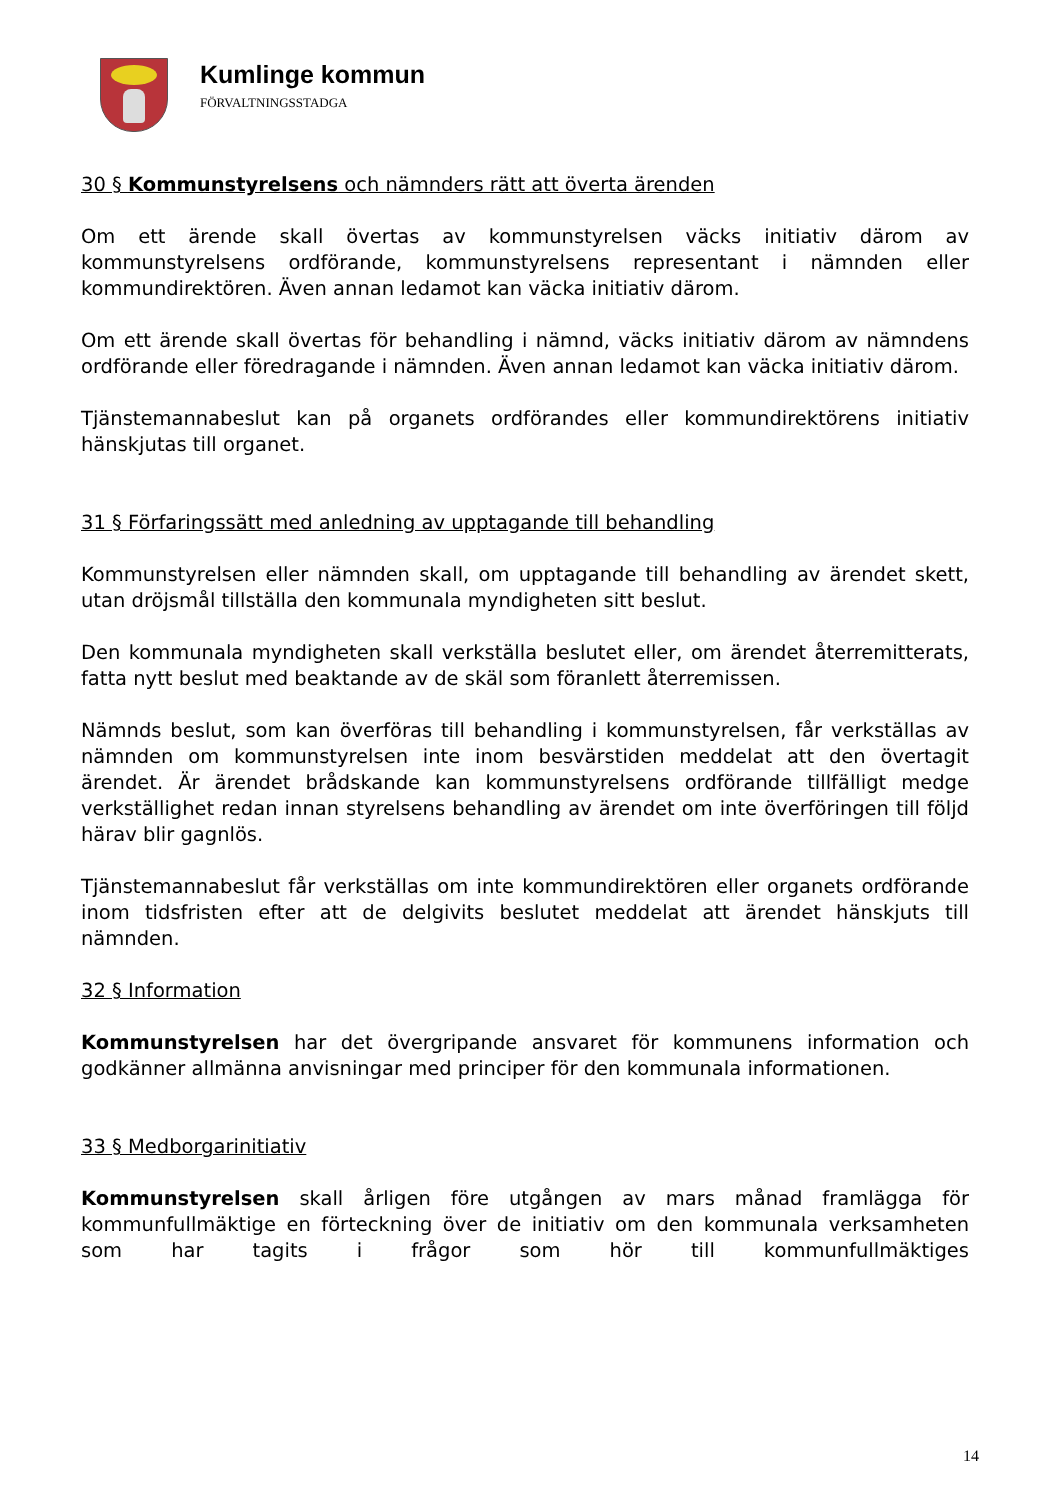Kumlinge kommun
FÖRVALTNINGSSTADGA
30 § Kommunstyrelsens och nämnders rätt att överta ärenden
Om ett ärende skall övertas av kommunstyrelsen väcks initiativ därom av kommunstyrelsens ordförande, kommunstyrelsens representant i nämnden eller kommundirektören. Även annan ledamot kan väcka initiativ därom.
Om ett ärende skall övertas för behandling i nämnd, väcks initiativ därom av nämndens ordförande eller föredragande i nämnden. Även annan ledamot kan väcka initiativ därom.
Tjänstemannabeslut kan på organets ordförandes eller kommundirektörens initiativ hänskjutas till organet.
31 § Förfaringssätt med anledning av upptagande till behandling
Kommunstyrelsen eller nämnden skall, om upptagande till behandling av ärendet skett, utan dröjsmål tillställa den kommunala myndigheten sitt beslut.
Den kommunala myndigheten skall verkställa beslutet eller, om ärendet återremitterats, fatta nytt beslut med beaktande av de skäl som föranlett återremissen.
Nämnds beslut, som kan överföras till behandling i kommunstyrelsen, får verkställas av nämnden om kommunstyrelsen inte inom besvärstiden meddelat att den övertagit ärendet. Är ärendet brådskande kan kommunstyrelsens ordförande tillfälligt medge verkställighet redan innan styrelsens behandling av ärendet om inte överföringen till följd härav blir gagnlös.
Tjänstemannabeslut får verkställas om inte kommundirektören eller organets ordförande inom tidsfristen efter att de delgivits beslutet meddelat att ärendet hänskjuts till nämnden.
32 § Information
Kommunstyrelsen har det övergripande ansvaret för kommunens information och godkänner allmänna anvisningar med principer för den kommunala informationen.
33 § Medborgarinitiativ
Kommunstyrelsen skall årligen före utgången av mars månad framlägga för kommunfullmäktige en förteckning över de initiativ om den kommunala verksamheten som har tagits i frågor som hör till kommunfullmäktiges
14